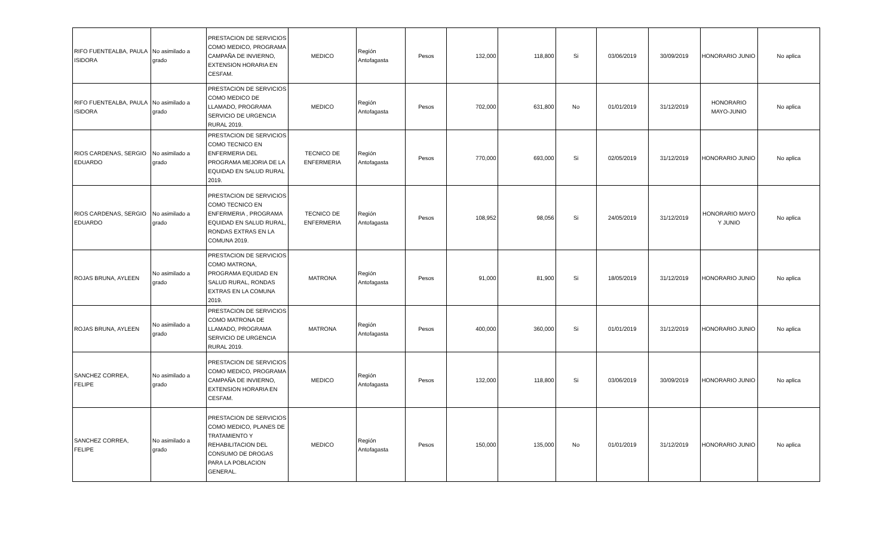| RIFO FUENTEALBA, PAULA ISIDORA | No asimilado a grado | PRESTACION DE SERVICIOS COMO MEDICO, PROGRAMA CAMPAÑA DE INVIERNO, EXTENSION HORARIA EN CESFAM. | MEDICO | Región Antofagasta | Pesos | 132,000 | 118,800 | Si | 03/06/2019 | 30/09/2019 | HONORARIO JUNIO | No aplica |
| RIFO FUENTEALBA, PAULA ISIDORA | No asimilado a grado | PRESTACION DE SERVICIOS COMO MEDICO DE LLAMADO, PROGRAMA SERVICIO DE URGENCIA RURAL 2019. | MEDICO | Región Antofagasta | Pesos | 702,000 | 631,800 | No | 01/01/2019 | 31/12/2019 | HONORARIO MAYO-JUNIO | No aplica |
| RIOS CARDENAS, SERGIO EDUARDO | No asimilado a grado | PRESTACION DE SERVICIOS COMO TECNICO EN ENFERMERIA DEL PROGRAMA MEJORIA DE LA EQUIDAD EN SALUD RURAL 2019. | TECNICO DE ENFERMERIA | Región Antofagasta | Pesos | 770,000 | 693,000 | Si | 02/05/2019 | 31/12/2019 | HONORARIO JUNIO | No aplica |
| RIOS CARDENAS, SERGIO EDUARDO | No asimilado a grado | PRESTACION DE SERVICIOS COMO TECNICO EN ENFERMERIA , PROGRAMA EQUIDAD EN SALUD RURAL, RONDAS EXTRAS EN LA COMUNA 2019. | TECNICO DE ENFERMERIA | Región Antofagasta | Pesos | 108,952 | 98,056 | Si | 24/05/2019 | 31/12/2019 | HONORARIO MAYO Y JUNIO | No aplica |
| ROJAS BRUNA, AYLEEN | No asimilado a grado | PRESTACION DE SERVICIOS COMO MATRONA, PROGRAMA EQUIDAD EN SALUD RURAL, RONDAS EXTRAS EN LA COMUNA 2019. | MATRONA | Región Antofagasta | Pesos | 91,000 | 81,900 | Si | 18/05/2019 | 31/12/2019 | HONORARIO JUNIO | No aplica |
| ROJAS BRUNA, AYLEEN | No asimilado a grado | PRESTACION DE SERVICIOS COMO MATRONA DE LLAMADO, PROGRAMA SERVICIO DE URGENCIA RURAL 2019. | MATRONA | Región Antofagasta | Pesos | 400,000 | 360,000 | Si | 01/01/2019 | 31/12/2019 | HONORARIO JUNIO | No aplica |
| SANCHEZ CORREA, FELIPE | No asimilado a grado | PRESTACION DE SERVICIOS COMO MEDICO, PROGRAMA CAMPAÑA DE INVIERNO, EXTENSION HORARIA EN CESFAM. | MEDICO | Región Antofagasta | Pesos | 132,000 | 118,800 | Si | 03/06/2019 | 30/09/2019 | HONORARIO JUNIO | No aplica |
| SANCHEZ CORREA, FELIPE | No asimilado a grado | PRESTACION DE SERVICIOS COMO MEDICO, PLANES DE TRATAMIENTO Y REHABILITACION DEL CONSUMO DE DROGAS PARA LA POBLACION GENERAL. | MEDICO | Región Antofagasta | Pesos | 150,000 | 135,000 | No | 01/01/2019 | 31/12/2019 | HONORARIO JUNIO | No aplica |